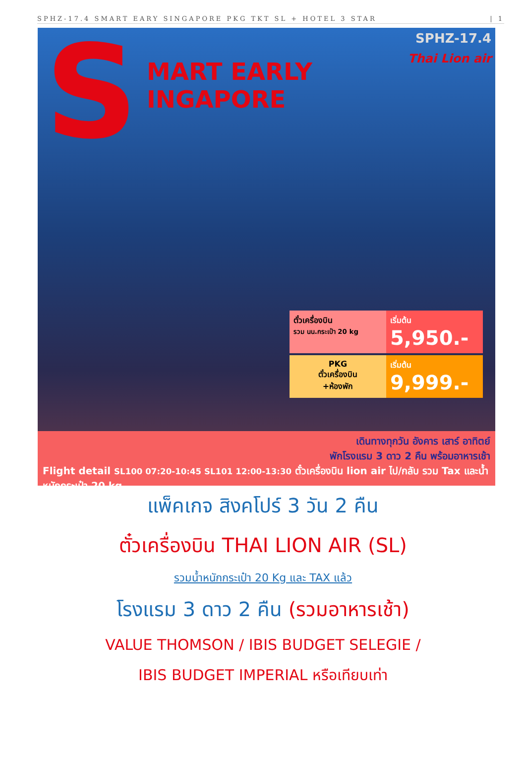SPHZ-17.4 SMART EARY SINGAPORE PKG TKT SL + HOTEL 3 STAR | 1
S
MART EARLY
INGAPORE
SPHZ-17.4
Thai Lion air
ตั๋วเครื่องบิน
รวม นน.กระเป๋า 20 kg
เริ่มต้น
5,950.-
PKG
ตั๋วเครื่องบิน
+ห้องพัก
เริ่มต้น
9,999.-
เดินทางทุกวัน อังคาร เสาร์ อาทิตย์
พักโรงแรม 3 ดาว 2 คืน พร้อมอาหารเช้า
Flight detail SL100 07:20-10:45 SL101 12:00-13:30 ตั๋วเครื่องบิน lion air ไป/กลับ รวม Tax และน้ำหนักกระเป๋า 20 kg
แพ็คเกจ สิงคโปร์ 3 วัน 2 คืน
ตั๋วเครื่องบิน THAI LION AIR (SL)
รวมน้ำหนักกระเป๋า 20 Kg และ TAX แล้ว
โรงแรม 3 ดาว 2 คืน (รวมอาหารเช้า)
VALUE THOMSON / IBIS BUDGET SELEGIE /
IBIS BUDGET IMPERIAL หรือเทียบเท่า